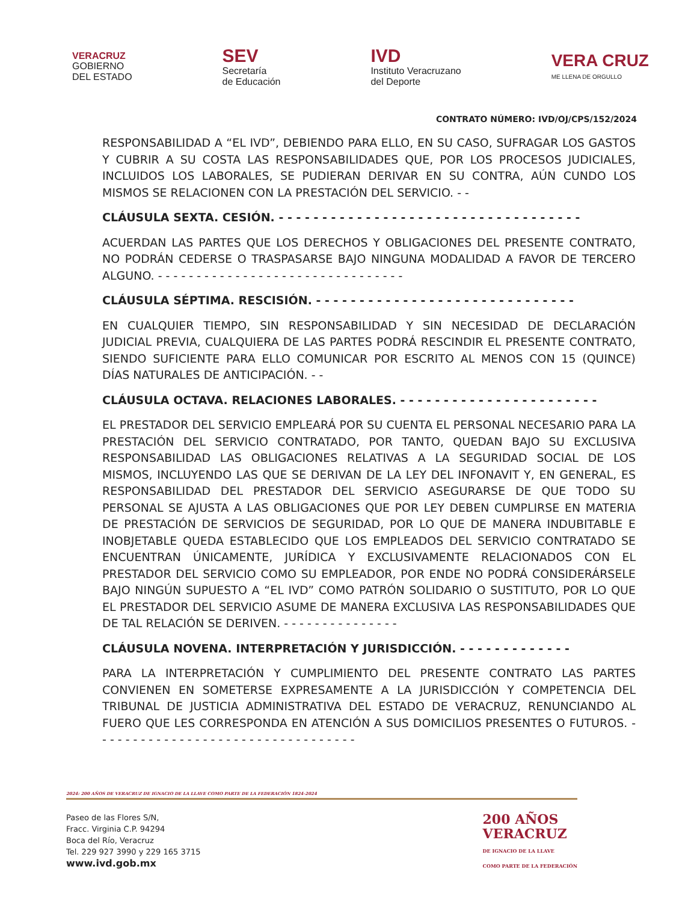VERACRUZ
GOBIERNO
DEL ESTADO
SEV
Secretaría
de Educación
IVD
Instituto Veracruzano
del Deporte
VERA CRUZ
ME LLENA DE ORGULLO
CONTRATO NÚMERO: IVD/OJ/CPS/152/2024
RESPONSABILIDAD A “EL IVD”, DEBIENDO PARA ELLO, EN SU CASO, SUFRAGAR LOS GASTOS Y CUBRIR A SU COSTA LAS RESPONSABILIDADES QUE, POR LOS PROCESOS JUDICIALES, INCLUIDOS LOS LABORALES, SE PUDIERAN DERIVAR EN SU CONTRA, AÚN CUNDO LOS MISMOS SE RELACIONEN CON LA PRESTACIÓN DEL SERVICIO. - -
CLÁUSULA SEXTA. CESIÓN. - - - - - - - - - - - - - - - - - - - - - - - - - - - - - - - - - - -
ACUERDAN LAS PARTES QUE LOS DERECHOS Y OBLIGACIONES DEL PRESENTE CONTRATO, NO PODRÁN CEDERSE O TRASPASARSE BAJO NINGUNA MODALIDAD A FAVOR DE TERCERO ALGUNO. - - - - - - - - - - - - - - - - - - - - - - - - - - - - - - - -
CLÁUSULA SÉPTIMA. RESCISIÓN. - - - - - - - - - - - - - - - - - - - - - - - - - - - - - -
EN CUALQUIER TIEMPO, SIN RESPONSABILIDAD Y SIN NECESIDAD DE DECLARACIÓN JUDICIAL PREVIA, CUALQUIERA DE LAS PARTES PODRÁ RESCINDIR EL PRESENTE CONTRATO, SIENDO SUFICIENTE PARA ELLO COMUNICAR POR ESCRITO AL MENOS CON 15 (QUINCE) DÍAS NATURALES DE ANTICIPACIÓN. - -
CLÁUSULA OCTAVA. RELACIONES LABORALES. - - - - - - - - - - - - - - - - - - - - - - -
EL PRESTADOR DEL SERVICIO EMPLEARÁ POR SU CUENTA EL PERSONAL NECESARIO PARA LA PRESTACIÓN DEL SERVICIO CONTRATADO, POR TANTO, QUEDAN BAJO SU EXCLUSIVA RESPONSABILIDAD LAS OBLIGACIONES RELATIVAS A LA SEGURIDAD SOCIAL DE LOS MISMOS, INCLUYENDO LAS QUE SE DERIVAN DE LA LEY DEL INFONAVIT Y, EN GENERAL, ES RESPONSABILIDAD DEL PRESTADOR DEL SERVICIO ASEGURARSE DE QUE TODO SU PERSONAL SE AJUSTA A LAS OBLIGACIONES QUE POR LEY DEBEN CUMPLIRSE EN MATERIA DE PRESTACIÓN DE SERVICIOS DE SEGURIDAD, POR LO QUE DE MANERA INDUBITABLE E INOBJETABLE QUEDA ESTABLECIDO QUE LOS EMPLEADOS DEL SERVICIO CONTRATADO SE ENCUENTRAN ÚNICAMENTE, JURÍDICA Y EXCLUSIVAMENTE RELACIONADOS CON EL PRESTADOR DEL SERVICIO COMO SU EMPLEADOR, POR ENDE NO PODRÁ CONSIDERÁRSELE BAJO NINGÚN SUPUESTO A “EL IVD” COMO PATRÓN SOLIDARIO O SUSTITUTO, POR LO QUE EL PRESTADOR DEL SERVICIO ASUME DE MANERA EXCLUSIVA LAS RESPONSABILIDADES QUE DE TAL RELACIÓN SE DERIVEN. - - - - - - - - - - - - - - -
CLÁUSULA NOVENA. INTERPRETACIÓN Y JURISDICCIÓN. - - - - - - - - - - - - -
PARA LA INTERPRETACIÓN Y CUMPLIMIENTO DEL PRESENTE CONTRATO LAS PARTES CONVIENEN EN SOMETERSE EXPRESAMENTE A LA JURISDICCIÓN Y COMPETENCIA DEL TRIBUNAL DE JUSTICIA ADMINISTRATIVA DEL ESTADO DE VERACRUZ, RENUNCIANDO AL FUERO QUE LES CORRESPONDA EN ATENCIÓN A SUS DOMICILIOS PRESENTES O FUTUROS. - - - - - - - - - - - - - - - - - - - - - - - - - - - - - - - - - -
2024: 200 AÑOS DE VERACRUZ DE IGNACIO DE LA LLAVE COMO PARTE DE LA FEDERACIÓN 1824-2024
Paseo de las Flores S/N,
Fracc. Virginia C.P. 94294
Boca del Río, Veracruz
Tel. 229 927 3990 y 229 165 3715
www.ivd.gob.mx
200 AÑOS
VERACRUZ
DE IGNACIO DE LA LLAVE
COMO PARTE DE LA FEDERACIÓN